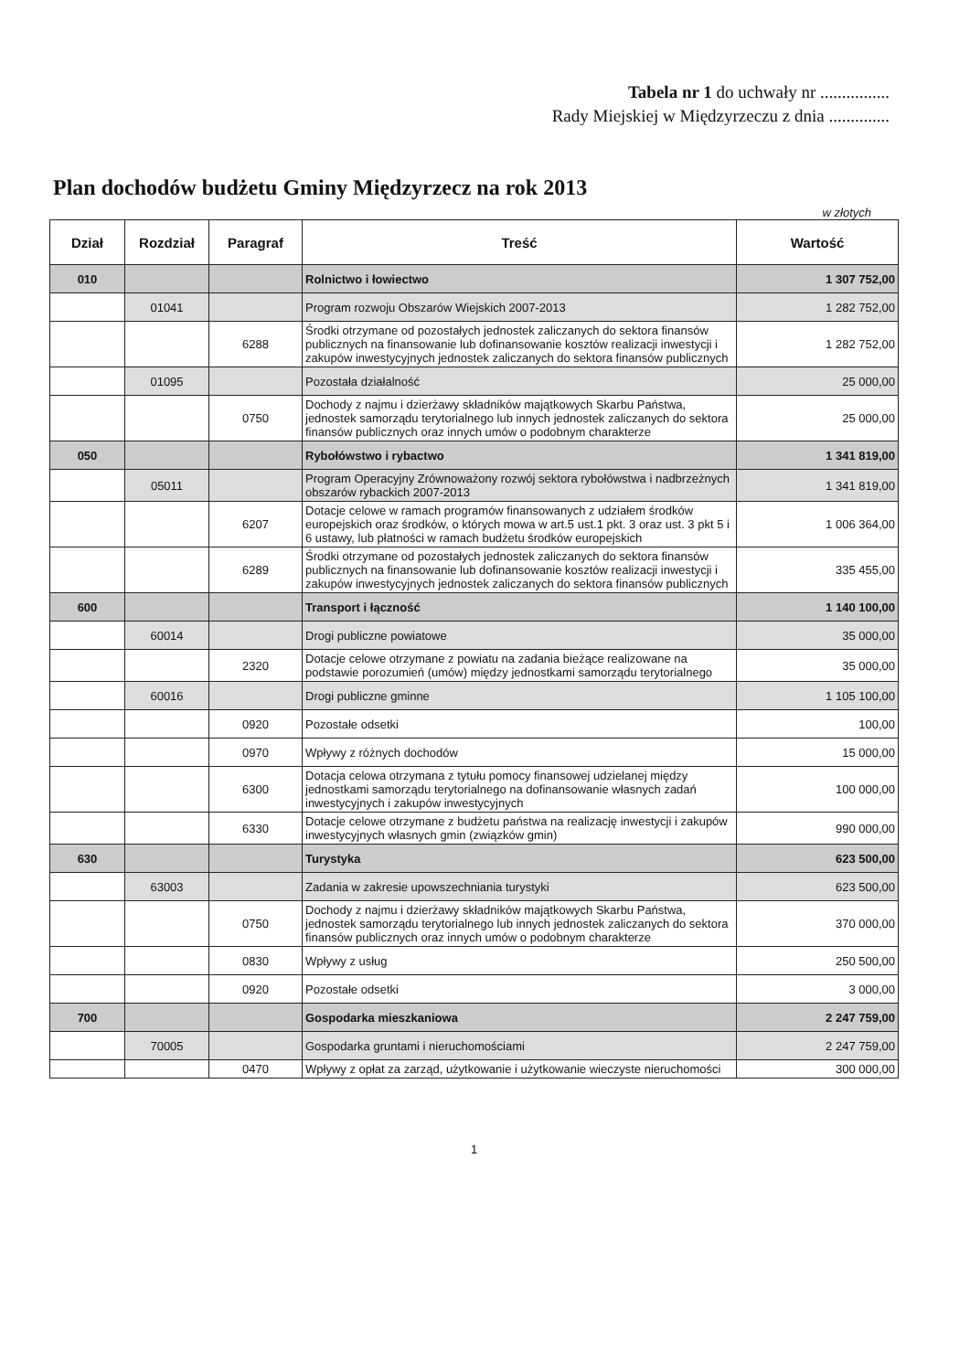Tabela nr 1 do uchwały nr ................
Rady Miejskiej w Międzyrzeczu z dnia ..............
Plan dochodów budżetu Gminy Międzyrzecz na rok 2013
w złotych
| Dział | Rozdział | Paragraf | Treść | Wartość |
| --- | --- | --- | --- | --- |
| 010 | | | Rolnictwo i łowiectwo | 1 307 752,00 |
| | 01041 | | Program rozwoju Obszarów Wiejskich 2007-2013 | 1 282 752,00 |
| | | 6288 | Środki otrzymane od pozostałych jednostek zaliczanych do sektora finansów publicznych na finansowanie lub dofinansowanie kosztów realizacji inwestycji i zakupów inwestycyjnych jednostek zaliczanych do sektora finansów publicznych | 1 282 752,00 |
| | 01095 | | Pozostała działalność | 25 000,00 |
| | | 0750 | Dochody z najmu i dzierżawy składników majątkowych Skarbu Państwa, jednostek samorządu terytorialnego lub innych jednostek zaliczanych do sektora finansów publicznych oraz innych umów o podobnym charakterze | 25 000,00 |
| 050 | | | Rybołówstwo i rybactwo | 1 341 819,00 |
| | 05011 | | Program Operacyjny Zrównoważony rozwój sektora rybołówstwa i nadbrzeżnych obszarów rybackich 2007-2013 | 1 341 819,00 |
| | | 6207 | Dotacje celowe w ramach programów finansowanych z udziałem środków europejskich oraz środków, o których mowa w art.5 ust.1 pkt. 3 oraz ust. 3 pkt 5 i 6 ustawy, lub płatności w ramach budżetu środków europejskich | 1 006 364,00 |
| | | 6289 | Środki otrzymane od pozostałych jednostek zaliczanych do sektora finansów publicznych na finansowanie lub dofinansowanie kosztów realizacji inwestycji i zakupów inwestycyjnych jednostek zaliczanych do sektora finansów publicznych | 335 455,00 |
| 600 | | | Transport i łączność | 1 140 100,00 |
| | 60014 | | Drogi publiczne powiatowe | 35 000,00 |
| | | 2320 | Dotacje celowe otrzymane z powiatu na zadania bieżące realizowane na podstawie porozumień (umów) między jednostkami samorządu terytorialnego | 35 000,00 |
| | 60016 | | Drogi publiczne gminne | 1 105 100,00 |
| | | 0920 | Pozostałe odsetki | 100,00 |
| | | 0970 | Wpływy z różnych dochodów | 15 000,00 |
| | | 6300 | Dotacja celowa otrzymana z tytułu pomocy finansowej udzielanej między jednostkami samorządu terytorialnego na dofinansowanie własnych zadań inwestycyjnych i zakupów inwestycyjnych | 100 000,00 |
| | | 6330 | Dotacje celowe otrzymane z budżetu państwa na realizację inwestycji i zakupów inwestycyjnych własnych gmin (związków gmin) | 990 000,00 |
| 630 | | | Turystyka | 623 500,00 |
| | 63003 | | Zadania w zakresie upowszechniania turystyki | 623 500,00 |
| | | 0750 | Dochody z najmu i dzierżawy składników majątkowych Skarbu Państwa, jednostek samorządu terytorialnego lub innych jednostek zaliczanych do sektora finansów publicznych oraz innych umów o podobnym charakterze | 370 000,00 |
| | | 0830 | Wpływy z usług | 250 500,00 |
| | | 0920 | Pozostałe odsetki | 3 000,00 |
| 700 | | | Gospodarka mieszkaniowa | 2 247 759,00 |
| | 70005 | | Gospodarka gruntami i nieruchomościami | 2 247 759,00 |
| | | 0470 | Wpływy z opłat za zarząd, użytkowanie i użytkowanie wieczyste nieruchomości | 300 000,00 |
1